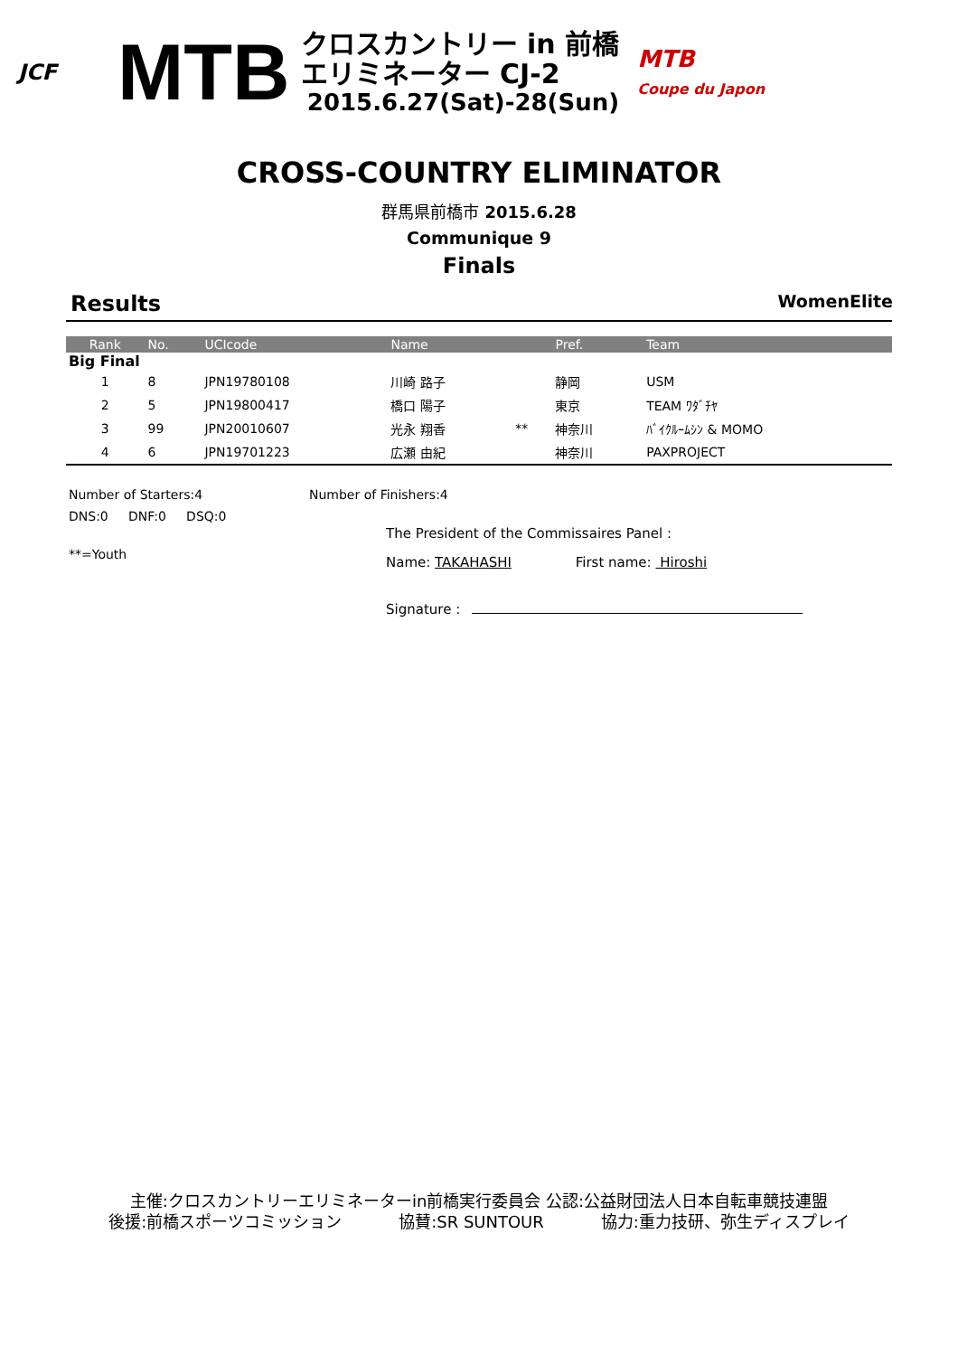JCF
MTB
クロスカントリー in 前橋
エリミネーター CJ-2
2015.6.27(Sat)-28(Sun)
MTB
Coupe du Japon
CROSS-COUNTRY ELIMINATOR
群馬県前橋市 2015.6.28
Communique 9
Finals
Results WomenElite
| Rank | No. | UCIcode | Name | | Pref. | Team |
| --- | --- | --- | --- | --- | --- | --- |
| Big Final | | | | | | |
| 1 | 8 | JPN19780108 | 川崎 路子 | | 静岡 | USM |
| 2 | 5 | JPN19800417 | 橋口 陽子 | | 東京 | TEAM ﾜﾀﾞﾁﾔ |
| 3 | 99 | JPN20010607 | 光永 翔香 | ** | 神奈川 | ﾊﾞｲｸﾙｰﾑｼﾝ & MOMO |
| 4 | 6 | JPN19701223 | 広瀬 由紀 | | 神奈川 | PAXPROJECT |
Number of Starters:4 Number of Finishers:4
DNS:0 DNF:0 DSQ:0
**=Youth
The President of the Commissaires Panel :
Name: TAKAHASHI First name: Hiroshi
Signature :
主催:クロスカントリーエリミネーターin前橋実行委員会 公認:公益財団法人日本自転車競技連盟
後援:前橋スポーツコミッション 協賛:SR SUNTOUR 協力:重力技研、弥生ディスプレイ